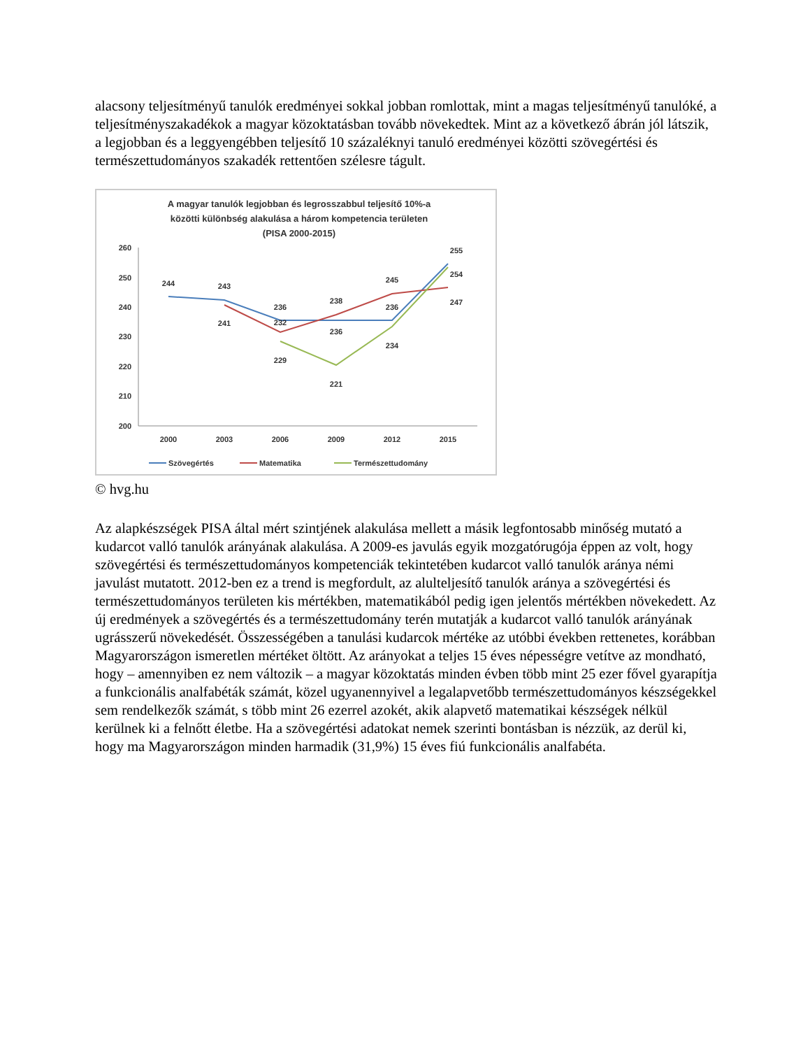alacsony teljesítményű tanulók eredményei sokkal jobban romlottak, mint a magas teljesítményű tanulóké, a teljesítményszakadékok a magyar közoktatásban tovább növekedtek. Mint az a következő ábrán jól látszik, a legjobban és a leggyengébben teljesítő 10 százaléknyi tanuló eredményei közötti szövegértési és természettudományos szakadék rettentően szélesre tágult.
A magyar tanulók legjobban és legrosszabbul teljesítő 10%-a
közötti különbség alakulása a három kompetencia területen
(PISA 2000-2015)
260
250
240
230
220
210
200
2000
2003
2006
2009
2012
2015
244
243
236
238
245
236
255
254
247
241
232
236
234
229
221
Szövegértés
Matematika
Természettudomány
© hvg.hu
Az alapkészségek PISA által mért szintjének alakulása mellett a másik legfontosabb minőség mutató a kudarcot valló tanulók arányának alakulása. A 2009-es javulás egyik mozgatórugója éppen az volt, hogy szövegértési és természettudományos kompetenciák tekintetében kudarcot valló tanulók aránya némi javulást mutatott. 2012-ben ez a trend is megfordult, az alulteljesítő tanulók aránya a szövegértési és természettudományos területen kis mértékben, matematikából pedig igen jelentős mértékben növekedett. Az új eredmények a szövegértés és a természettudomány terén mutatják a kudarcot valló tanulók arányának ugrásszerű növekedését. Összességében a tanulási kudarcok mértéke az utóbbi években rettenetes, korábban Magyarországon ismeretlen mértéket öltött. Az arányokat a teljes 15 éves népességre vetítve az mondható, hogy – amennyiben ez nem változik – a magyar közoktatás minden évben több mint 25 ezer fővel gyarapítja a funkcionális analfabéták számát, közel ugyanennyivel a legalapvetőbb természettudományos készségekkel sem rendelkezők számát, s több mint 26 ezerrel azokét, akik alapvető matematikai készségek nélkül kerülnek ki a felnőtt életbe. Ha a szövegértési adatokat nemek szerinti bontásban is nézzük, az derül ki, hogy ma Magyarországon minden harmadik (31,9%) 15 éves fiú funkcionális analfabéta.